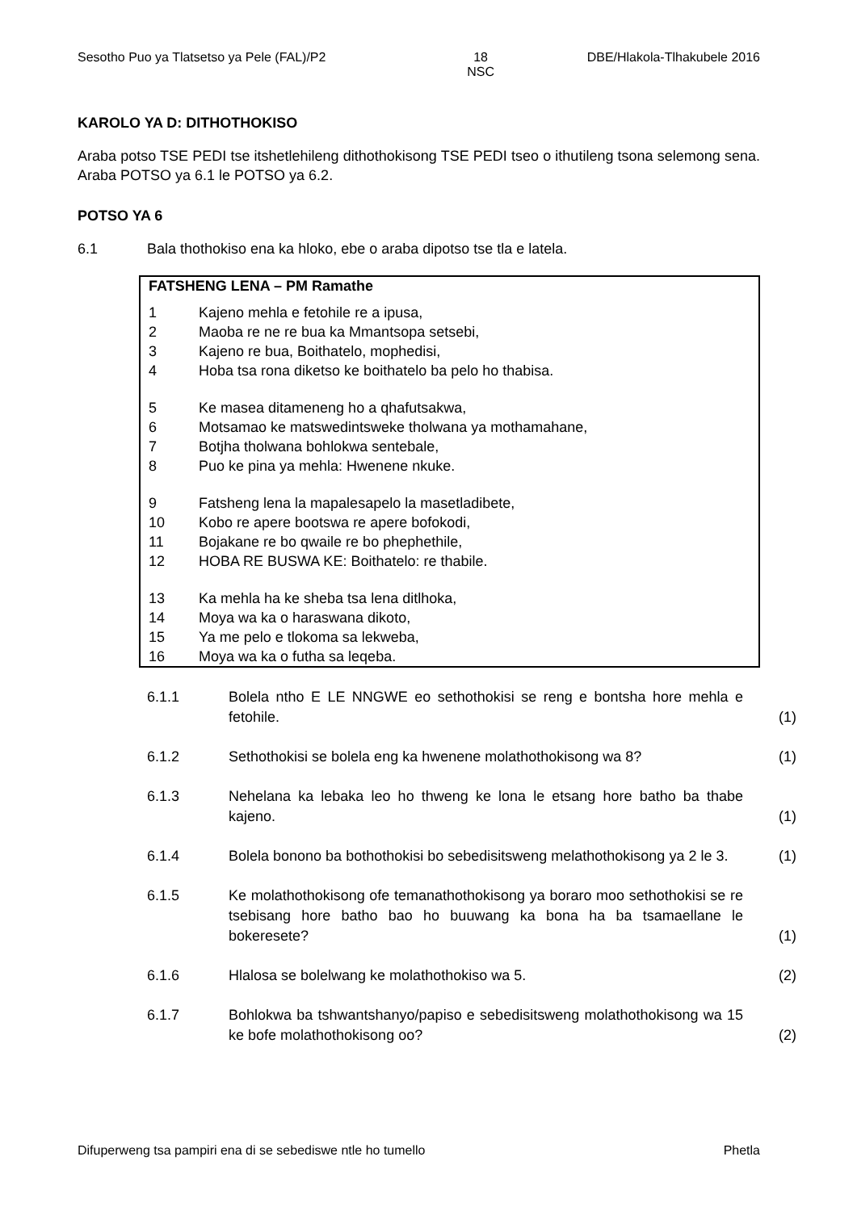Sesotho Puo ya Tlatsetso ya Pele (FAL)/P2 18
NSC DBE/Hlakola-Tlhakubele 2016
KAROLO YA D: DITHOTHOKISO
Araba potso TSE PEDI tse itshetlehileng dithothokisong TSE PEDI tseo o ithutileng tsona selemong sena. Araba POTSO ya 6.1 le POTSO ya 6.2.
POTSO YA 6
6.1 Bala thothokiso ena ka hloko, ebe o araba dipotso tse tla e latela.
FATSHENG LENA – PM Ramathe
1 Kajeno mehla e fetohile re a ipusa,
2 Maoba re ne re bua ka Mmantsopa setsebi,
3 Kajeno re bua, Boithatelo, mophedisi,
4 Hoba tsa rona diketso ke boithatelo ba pelo ho thabisa.
5 Ke masea ditameneng ho a qhafutsakwa,
6 Motsamao ke matswedintsweke tholwana ya mothamahane,
7 Botjha tholwana bohlokwa sentebale,
8 Puo ke pina ya mehla: Hwenene nkuke.
9 Fatsheng lena la mapalesapelo la masetladibete,
10 Kobo re apere bootswa re apere bofokodi,
11 Bojakane re bo qwaile re bo phephethile,
12 HOBA RE BUSWA KE: Boithatelo: re thabile.
13 Ka mehla ha ke sheba tsa lena ditlhoka,
14 Moya wa ka o haraswana dikoto,
15 Ya me pelo e tlokoma sa lekweba,
16 Moya wa ka o futha sa leqeba.
6.1.1 Bolela ntho E LE NNGWE eo sethothokisi se reng e bontsha hore mehla e fetohile. (1)
6.1.2 Sethothokisi se bolela eng ka hwenene molathothokisong wa 8? (1)
6.1.3 Nehelana ka lebaka leo ho thweng ke lona le etsang hore batho ba thabe kajeno. (1)
6.1.4 Bolela bonono ba bothothokisi bo sebedisitsweng melathothokisong ya 2 le 3. (1)
6.1.5 Ke molathothokisong ofe temanathothokisong ya boraro moo sethothokisi se re tsebisang hore batho bao ho buuwang ka bona ha ba tsamaellane le bokeresete? (1)
6.1.6 Hlalosa se bolelwang ke molathothokiso wa 5. (2)
6.1.7 Bohlokwa ba tshwantshanyo/papiso e sebedisitsweng molathothokisong wa 15 ke bofe molathothokisong oo? (2)
Difuperweng tsa pampiri ena di se sebediswe ntle ho tumello Phetla